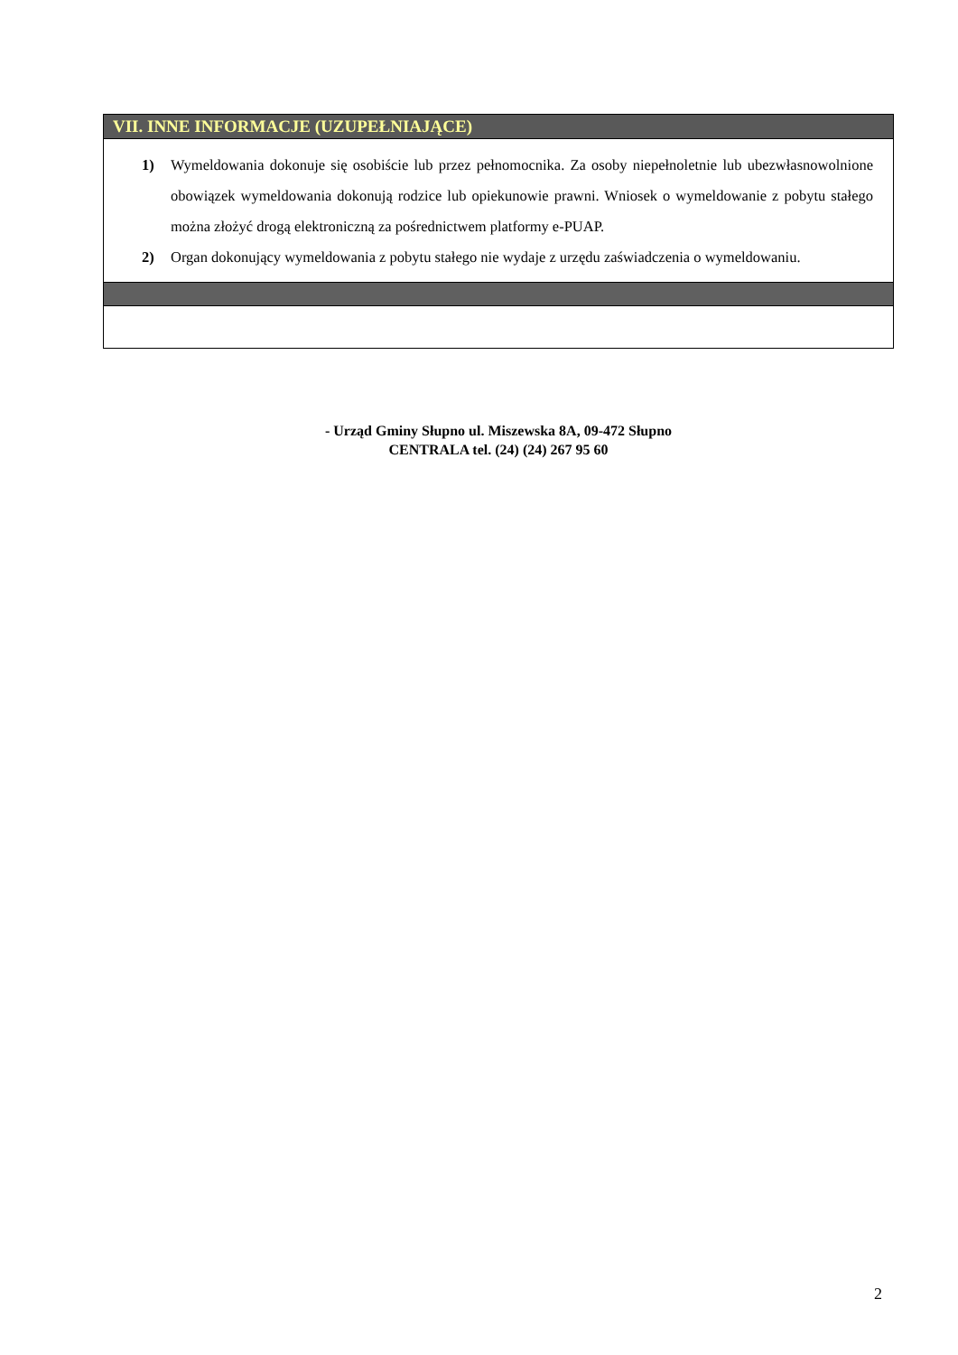| VII. INNE INFORMACJE (UZUPEŁNIAJĄCE) |
| --- |
| 1) Wymeldowania dokonuje się osobiście lub przez pełnomocnika. Za osoby niepełnoletnie lub ubezwłasnowolnione obowiązek wymeldowania dokonują rodzice lub opiekunowie prawni. Wniosek o wymeldowanie z pobytu stałego można złożyć drogą elektroniczną za pośrednictwem platformy e-PUAP. 2) Organ dokonujący wymeldowania z pobytu stałego nie wydaje z urzędu zaświadczenia o wymeldowaniu. |
- Urząd Gminy Słupno ul. Miszewska 8A, 09-472 Słupno
CENTRALA tel. (24) (24) 267 95 60
2